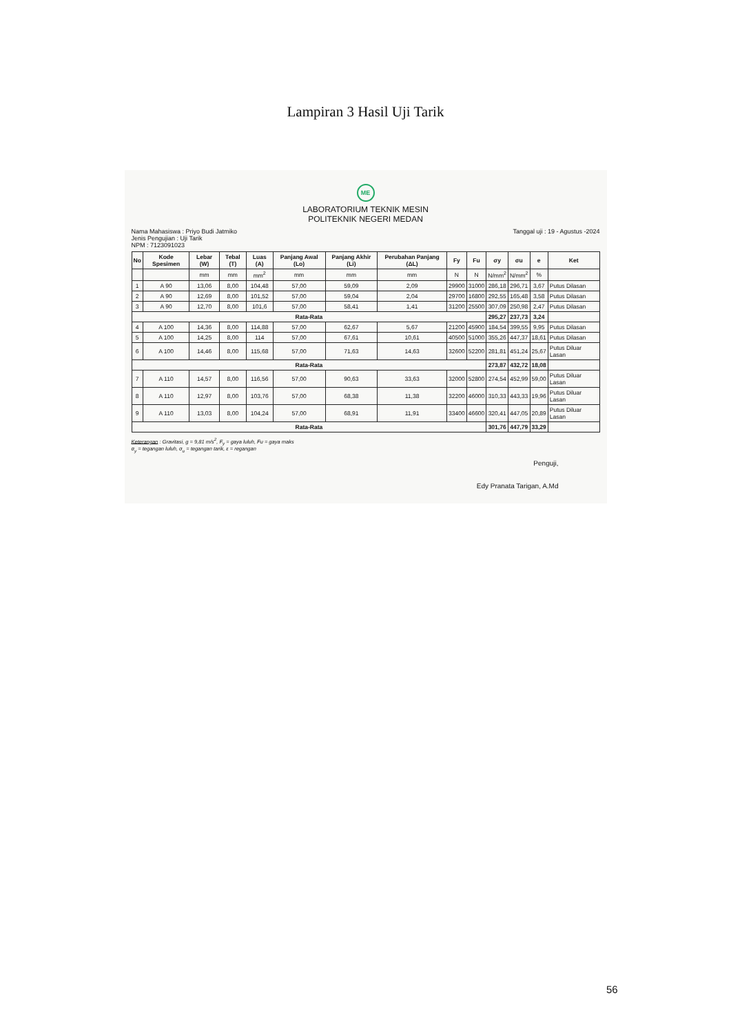Lampiran 3 Hasil Uji Tarik
ME
LABORATORIUM TEKNIK MESIN
POLITEKNIK NEGERI MEDAN
Nama Mahasiswa : Priyo Budi Jatmiko
Jenis Pengujian : Uji Tarik
NPM : 7123091023
Tanggal uji : 19 - Agustus -2024
| No | Kode Spesimen | Lebar (W) | Tebal (T) | Luas (A) | Panjang Awal (Lo) | Panjang Akhir (Li) | Perubahan Panjang (ΔL) | Fy | Fu | σy | σu | e | Ket |
| --- | --- | --- | --- | --- | --- | --- | --- | --- | --- | --- | --- | --- | --- |
| | | mm | mm | mm<sup>2</sup> | mm | mm | mm | N | N | N/mm<sup>2</sup> | N/mm<sup>2</sup> | % | |
| 1 | A 90 | 13,06 | 8,00 | 104,48 | 57,00 | 59,09 | 2,09 | 29900 | 31000 | 286,18 | 296,71 | 3,67 | Putus Dilasan |
| 2 | A 90 | 12,69 | 8,00 | 101,52 | 57,00 | 59,04 | 2,04 | 29700 | 16800 | 292,55 | 165,48 | 3,58 | Putus Dilasan |
| 3 | A 90 | 12,70 | 8,00 | 101,6 | 57,00 | 58,41 | 1,41 | 31200 | 25500 | 307,09 | 250,98 | 2,47 | Putus Dilasan |
| Rata-Rata | | | | | | | | | | 295,27 | 237,73 | 3,24 | |
| 4 | A 100 | 14,36 | 8,00 | 114,88 | 57,00 | 62,67 | 5,67 | 21200 | 45900 | 184,54 | 399,55 | 9,95 | Putus Dilasan |
| 5 | A 100 | 14,25 | 8,00 | 114 | 57,00 | 67,61 | 10,61 | 40500 | 51000 | 355,26 | 447,37 | 18,61 | Putus Dilasan |
| 6 | A 100 | 14,46 | 8,00 | 115,68 | 57,00 | 71,63 | 14,63 | 32600 | 52200 | 281,81 | 451,24 | 25,67 | Putus Diluar Lasan |
| Rata-Rata | | | | | | | | | | 273,87 | 432,72 | 18,08 | |
| 7 | A 110 | 14,57 | 8,00 | 116,56 | 57,00 | 90,63 | 33,63 | 32000 | 52800 | 274,54 | 452,99 | 59,00 | Putus Diluar Lasan |
| 8 | A 110 | 12,97 | 8,00 | 103,76 | 57,00 | 68,38 | 11,38 | 32200 | 46000 | 310,33 | 443,33 | 19,96 | Putus Diluar Lasan |
| 9 | A 110 | 13,03 | 8,00 | 104,24 | 57,00 | 68,91 | 11,91 | 33400 | 46600 | 320,41 | 447,05 | 20,89 | Putus Diluar Lasan |
| Rata-Rata | | | | | | | | | | 301,76 | 447,79 | 33,29 | |
Keterangan : Gravitasi, g = 9,81 m/s<sup>2</sup>, F<sub>y</sub> = gaya luluh, Fu = gaya maks
σ<sub>y</sub> = tegangan luluh, σ<sub>u</sub> = tegangan tarik, ε = regangan
Penguji,
Edy Pranata Tarigan, A.Md
56